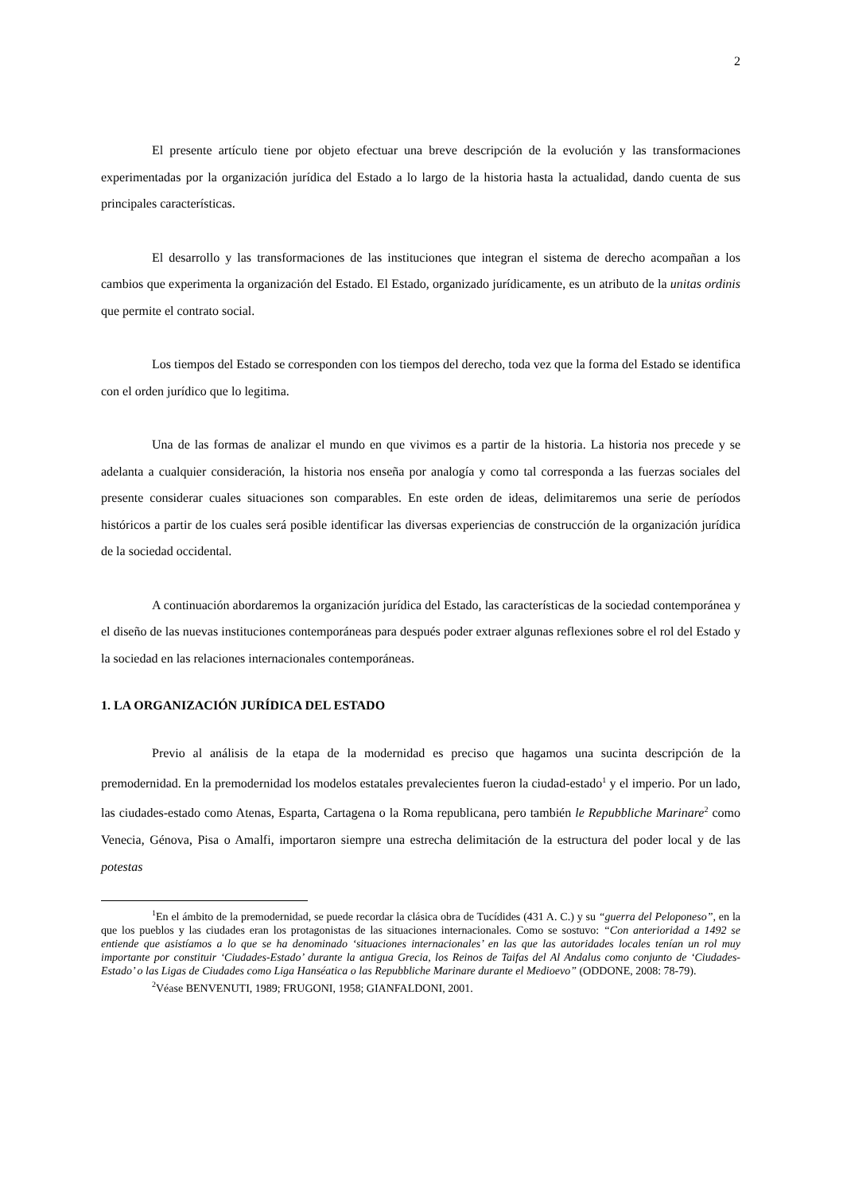2
El presente artículo tiene por objeto efectuar una breve descripción de la evolución y las transformaciones experimentadas por la organización jurídica del Estado a lo largo de la historia hasta la actualidad, dando cuenta de sus principales características.
El desarrollo y las transformaciones de las instituciones que integran el sistema de derecho acompañan a los cambios que experimenta la organización del Estado. El Estado, organizado jurídicamente, es un atributo de la unitas ordinis que permite el contrato social.
Los tiempos del Estado se corresponden con los tiempos del derecho, toda vez que la forma del Estado se identifica con el orden jurídico que lo legitima.
Una de las formas de analizar el mundo en que vivimos es a partir de la historia. La historia nos precede y se adelanta a cualquier consideración, la historia nos enseña por analogía y como tal corresponda a las fuerzas sociales del presente considerar cuales situaciones son comparables. En este orden de ideas, delimitaremos una serie de períodos históricos a partir de los cuales será posible identificar las diversas experiencias de construcción de la organización jurídica de la sociedad occidental.
A continuación abordaremos la organización jurídica del Estado, las características de la sociedad contemporánea y el diseño de las nuevas instituciones contemporáneas para después poder extraer algunas reflexiones sobre el rol del Estado y la sociedad en las relaciones internacionales contemporáneas.
1. LA ORGANIZACIÓN JURÍDICA DEL ESTADO
Previo al análisis de la etapa de la modernidad es preciso que hagamos una sucinta descripción de la premodernidad. En la premodernidad los modelos estatales prevalecientes fueron la ciudad-estado<sup>1</sup> y el imperio. Por un lado, las ciudades-estado como Atenas, Esparta, Cartagena o la Roma republicana, pero también le Repubbliche Marinare<sup>2</sup> como Venecia, Génova, Pisa o Amalfi, importaron siempre una estrecha delimitación de la estructura del poder local y de las potestas
<sup>1</sup> En el ámbito de la premodernidad, se puede recordar la clásica obra de Tucídides (431 A. C.) y su “guerra del Peloponeso”, en la que los pueblos y las ciudades eran los protagonistas de las situaciones internacionales. Como se sostuvo: “Con anterioridad a 1492 se entiende que asistíamos a lo que se ha denominado ‘situaciones internacionales’ en las que las autoridades locales tenían un rol muy importante por constituir ‘Ciudades-Estado’ durante la antigua Grecia, los Reinos de Taifas del Al Andalus como conjunto de ‘Ciudades-Estado’ o las Ligas de Ciudades como Liga Hanséatica o las Repubbliche Marinare durante el Medioevo” (ODDONE, 2008: 78-79).
<sup>2</sup> Véase BENVENUTI, 1989; FRUGONI, 1958; GIANFALDONI, 2001.